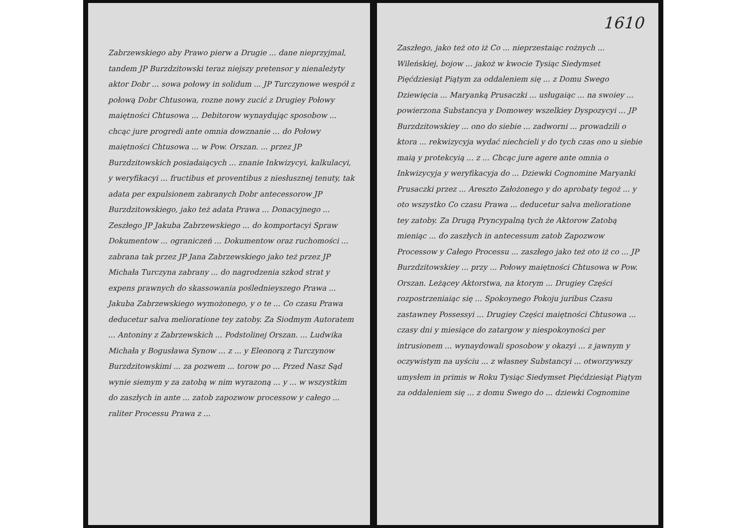Zabrzewskiego aby Prawo pierw a Drugie ... dane nieprzyjmal, tandem JP Burzdzitowski teraz niejszy pretensor y nienależyty aktor Dobr ... sowa połowy in solidum ... JP Turczynowe wespół z połową Dobr Chtusowa, rozne nowy zucić z Drugiey Połowy maiętności Chtusowa ... Debitorow wynaydując sposobow ... chcąc jure progredi ante omnia dowznanie ... do Połowy maiętności Chtusowa ... w Pow. Orszan. ... przez JP Burzdzitowskich posiadaiących ... znanie Inkwizycyi, kalkulacyi, y weryfikacyi ... fructibus et proventibus z niesłusznej tenuty, tak adata per expulsionem zabranych Dobr antecessorow JP Burzdzitowskiego, jako też adata Prawa ... Donacyjnego ... Zeszłego JP Jakuba Zabrzewskiego ... do komportacyi Spraw Dokumentow ... ograniczeń ... Dokumentow oraz ruchomości ... zabrana tak przez JP Jana Zabrzewskiego jako też przez JP Michała Turczyna zabrany ... do nagrodzenia szkod strat y expens prawnych do skassowania poślednieyszego Prawa ... Jakuba Zabrzewskiego wymożonego, y o te ... Co czasu Prawa deducetur salva melioratione tey zatoby. Za Siodmym Autoratem ... Antoniny z Zabrzewskich ... Podstolinej Orszan. ... Ludwika Michała y Bogusława Synow ... z ... y Eleonorą z Turczynow Burzdzitowskimi ... za pozwem ... torow po ... Przed Nasz Sąd wynie siemym y za zatobą w nim wyrazoną ... y ... w wszystkim do zaszłych in ante ... zatob zapozwow processow y całego ... raliter Processu Prawa z ...
1610
Zaszłego, jako też oto iż Co ... nieprzestaiąc rożnych ... Wileńskiej, bojow ... jakoż w kwocie Tysiąc Siedymset Pięćdziesiąt Piątym za oddaleniem się ... z Domu Swego Dziewięcia ... Maryanką Prusaczki ... usługaiąc ... na swoiey ... powierzona Substancya y Domowey wszelkiey Dyspozycyi ... JP Burzdzitowskiey ... ono do siebie ... zadworni ... prowadzili o ktora ... rekwizycyja wydać niechcieli y do tych czas ono u siebie maią y protekcyią ... z ... Chcąc jure agere ante omnia o Inkwizycyja y weryfikacyja do ... Dziewki Cognomine Maryanki Prusaczki przez ... Areszto Założonego y do aprobaty tegoż ... y oto wszystko Co czasu Prawa ... deducetur salva melioratione tey zatoby. Za Drugą Pryncypalną tych że Aktorow Zatobą mieniąc ... do zaszłych in antecessum zatob Zapozwow Processow y Całego Processu ... zaszłego jako też oto iż co ... JP Burzdzitowskiey ... przy ... Połowy maiętności Chtusowa w Pow. Orszan. Leżącey Aktorstwa, na ktorym ... Drugiey Części rozpostrzeniaiąc się ... Spokoynego Pokoju juribus Czasu zastawney Possessyi ... Drugiey Części maiętności Chtusowa ... czasy dni y miesiące do zatargow y niespokoyności per intrusionem ... wynaydowali sposobow y okazyi ... z jawnym y oczywistym na uyściu ... z własney Substancyi ... otworzywszy umysłem in primis w Roku Tysiąc Siedymset Pięćdziesiąt Piątym za oddaleniem się ... z domu Swego do ... dziewki Cognomine